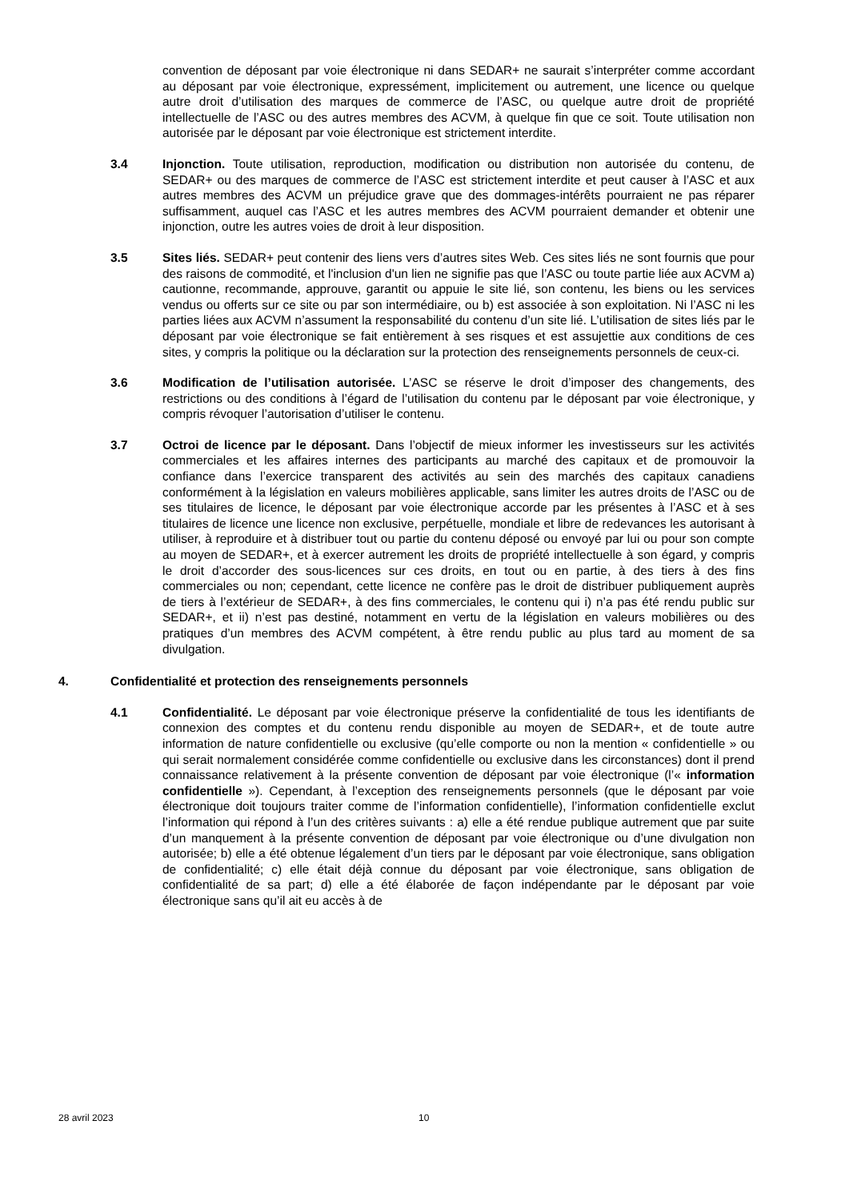convention de déposant par voie électronique ni dans SEDAR+ ne saurait s’interpréter comme accordant au déposant par voie électronique, expressément, implicitement ou autrement, une licence ou quelque autre droit d’utilisation des marques de commerce de l’ASC, ou quelque autre droit de propriété intellectuelle de l’ASC ou des autres membres des ACVM, à quelque fin que ce soit. Toute utilisation non autorisée par le déposant par voie électronique est strictement interdite.
3.4 Injonction. Toute utilisation, reproduction, modification ou distribution non autorisée du contenu, de SEDAR+ ou des marques de commerce de l’ASC est strictement interdite et peut causer à l’ASC et aux autres membres des ACVM un préjudice grave que des dommages-intérêts pourraient ne pas réparer suffisamment, auquel cas l’ASC et les autres membres des ACVM pourraient demander et obtenir une injonction, outre les autres voies de droit à leur disposition.
3.5 Sites liés. SEDAR+ peut contenir des liens vers d’autres sites Web. Ces sites liés ne sont fournis que pour des raisons de commodité, et l'inclusion d'un lien ne signifie pas que l’ASC ou toute partie liée aux ACVM a) cautionne, recommande, approuve, garantit ou appuie le site lié, son contenu, les biens ou les services vendus ou offerts sur ce site ou par son intermédiaire, ou b) est associée à son exploitation. Ni l’ASC ni les parties liées aux ACVM n’assument la responsabilité du contenu d’un site lié. L’utilisation de sites liés par le déposant par voie électronique se fait entièrement à ses risques et est assujettie aux conditions de ces sites, y compris la politique ou la déclaration sur la protection des renseignements personnels de ceux-ci.
3.6 Modification de l’utilisation autorisée. L’ASC se réserve le droit d’imposer des changements, des restrictions ou des conditions à l’égard de l’utilisation du contenu par le déposant par voie électronique, y compris révoquer l’autorisation d’utiliser le contenu.
3.7 Octroi de licence par le déposant. Dans l’objectif de mieux informer les investisseurs sur les activités commerciales et les affaires internes des participants au marché des capitaux et de promouvoir la confiance dans l’exercice transparent des activités au sein des marchés des capitaux canadiens conformément à la législation en valeurs mobilières applicable, sans limiter les autres droits de l’ASC ou de ses titulaires de licence, le déposant par voie électronique accorde par les présentes à l’ASC et à ses titulaires de licence une licence non exclusive, perpétuelle, mondiale et libre de redevances les autorisant à utiliser, à reproduire et à distribuer tout ou partie du contenu déposé ou envoyé par lui ou pour son compte au moyen de SEDAR+, et à exercer autrement les droits de propriété intellectuelle à son égard, y compris le droit d’accorder des sous-licences sur ces droits, en tout ou en partie, à des tiers à des fins commerciales ou non; cependant, cette licence ne confère pas le droit de distribuer publiquement auprès de tiers à l’extérieur de SEDAR+, à des fins commerciales, le contenu qui i) n’a pas été rendu public sur SEDAR+, et ii) n’est pas destiné, notamment en vertu de la législation en valeurs mobilières ou des pratiques d’un membres des ACVM compétent, à être rendu public au plus tard au moment de sa divulgation.
4. Confidentialité et protection des renseignements personnels
4.1 Confidentialité. Le déposant par voie électronique préserve la confidentialité de tous les identifiants de connexion des comptes et du contenu rendu disponible au moyen de SEDAR+, et de toute autre information de nature confidentielle ou exclusive (qu’elle comporte ou non la mention « confidentielle » ou qui serait normalement considérée comme confidentielle ou exclusive dans les circonstances) dont il prend connaissance relativement à la présente convention de déposant par voie électronique (l’« information confidentielle »). Cependant, à l’exception des renseignements personnels (que le déposant par voie électronique doit toujours traiter comme de l’information confidentielle), l’information confidentielle exclut l’information qui répond à l’un des critères suivants : a) elle a été rendue publique autrement que par suite d’un manquement à la présente convention de déposant par voie électronique ou d’une divulgation non autorisée; b) elle a été obtenue légalement d’un tiers par le déposant par voie électronique, sans obligation de confidentialité; c) elle était déjà connue du déposant par voie électronique, sans obligation de confidentialité de sa part; d) elle a été élaborée de façon indépendante par le déposant par voie électronique sans qu’il ait eu accès à de
28 avril 2023 10